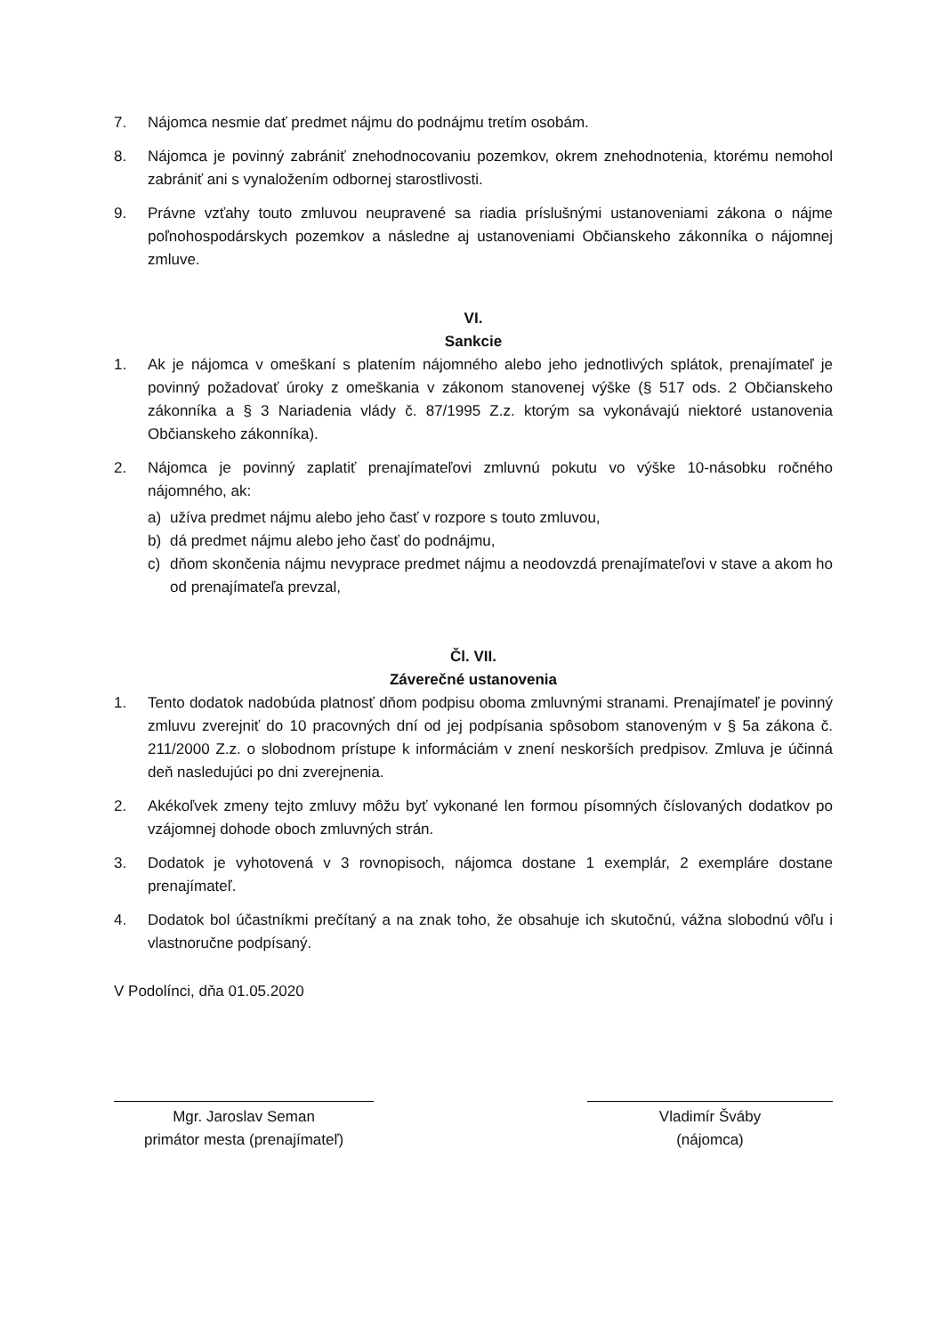7. Nájomca nesmie dať predmet nájmu do podnájmu tretím osobám.
8. Nájomca je povinný zabrániť znehodnocovaniu pozemkov, okrem znehodnotenia, ktorému nemohol zabrániť ani s vynaložením odbornej starostlivosti.
9. Právne vzťahy touto zmluvou neupravené sa riadia príslušnými ustanoveniami zákona o nájme poľnohospodárskych pozemkov a následne aj ustanoveniami Občianskeho zákonníka o nájomnej zmluve.
VI.
Sankcie
1. Ak je nájomca v omeškaní s platením nájomného alebo jeho jednotlivých splátok, prenajímateľ je povinný požadovať úroky z omeškania v zákonom stanovenej výške (§ 517 ods. 2 Občianskeho zákonníka a § 3 Nariadenia vlády č. 87/1995 Z.z. ktorým sa vykonávajú niektoré ustanovenia Občianskeho zákonníka).
2. Nájomca je povinný zaplatiť prenajímateľovi zmluvnú pokutu vo výške 10-násobku ročného nájomného, ak:
a) užíva predmet nájmu alebo jeho časť v rozpore s touto zmluvou,
b) dá predmet nájmu alebo jeho časť do podnájmu,
c) dňom skončenia nájmu nevyprace predmet nájmu a neodovzdá prenajímateľovi v stave a akom ho od prenajímateľa prevzal,
Čl. VII.
Záverečné ustanovenia
1. Tento dodatok nadobúda platnosť dňom podpisu oboma zmluvnými stranami. Prenajímateľ je povinný zmluvu zverejniť do 10 pracovných dní od jej podpísania spôsobom stanoveným v § 5a zákona č. 211/2000 Z.z. o slobodnom prístupe k informáciám v znení neskorších predpisov. Zmluva je účinná deň nasledujúci po dni zverejnenia.
2. Akékoľvek zmeny tejto zmluvy môžu byť vykonané len formou písomných číslovaných dodatkov po vzájomnej dohode oboch zmluvných strán.
3. Dodatok je vyhotovená v 3 rovnopisoch, nájomca dostane 1 exemplár, 2 exempláre dostane prenajímateľ.
4. Dodatok bol účastníkmi prečítaný a na znak toho, že obsahuje ich skutočnú, vážna slobodnú vôľu i vlastnoručne podpísaný.
V Podolínci, dňa 01.05.2020
Mgr. Jaroslav Seman
primátor mesta (prenajímateľ)
Vladimír Šváby
(nájomca)